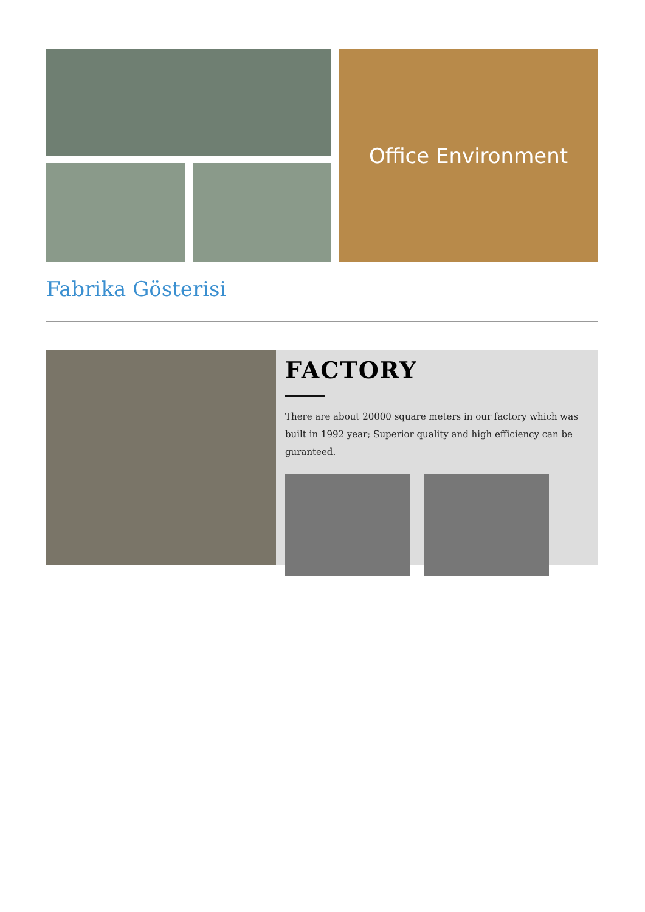Office Environment
Fabrika Gösterisi
FACTORY
There are about 20000 square meters in our factory which was built in 1992 year; Superior quality and high efficiency can be guranteed.